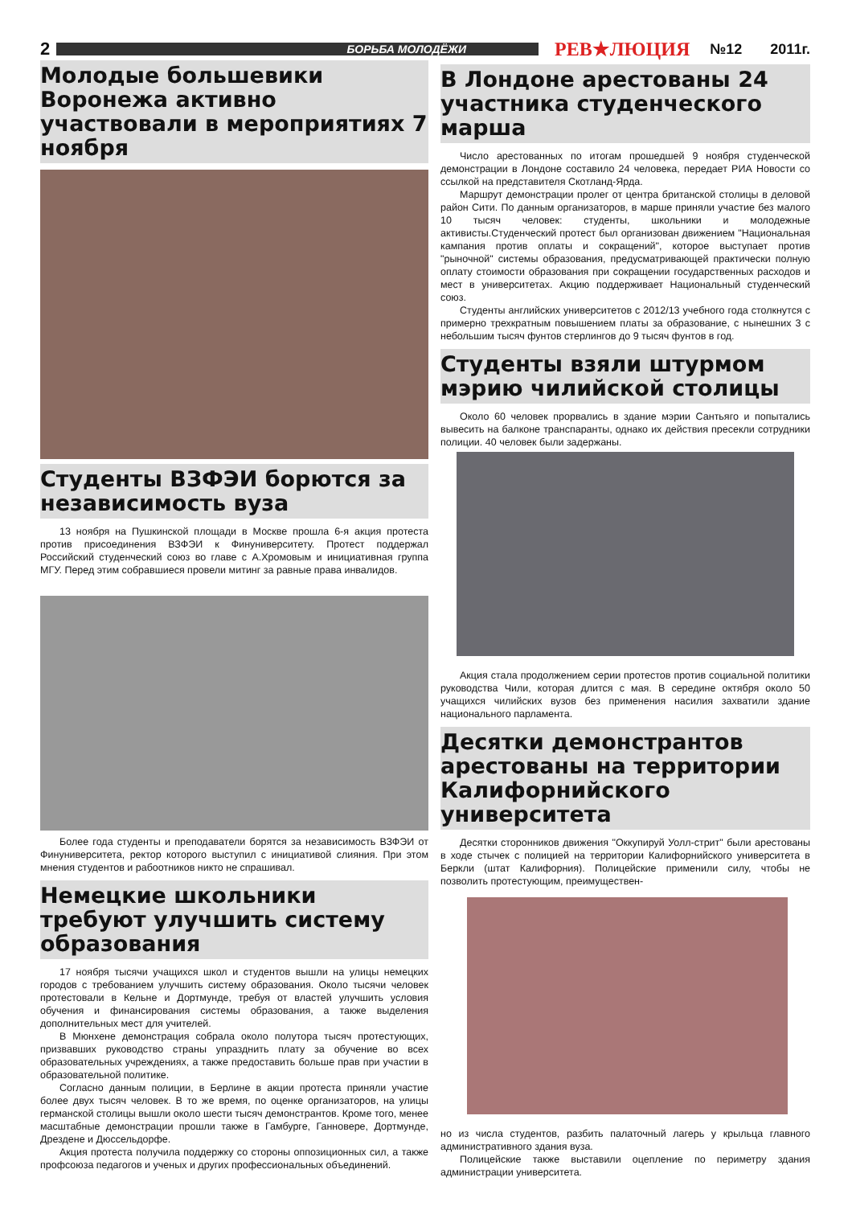2 БОРЬБА МОЛОДЁЖИ РЕВ★ЛЮЦИЯ №12 2011г.
Молодые большевики Воронежа активно участвовали в мероприятиях 7 ноября
Студенты ВЗФЭИ борются за независимость вуза
13 ноября на Пушкинской площади в Москве прошла 6-я акция протеста против присоединения ВЗФЭИ к Финуниверситету. Протест поддержал Российский студенческий союз во главе с А.Хромовым и инициативная группа МГУ. Перед этим собравшиеся провели митинг за равные права инвалидов.
Более года студенты и преподаватели борятся за независимость ВЗФЭИ от Финуниверситета, ректор которого выступил с инициативой слияния. При этом мнения студентов и рабоотников никто не спрашивал.
Немецкие школьники требуют улучшить систему образования
17 ноября тысячи учащихся школ и студентов вышли на улицы немецких городов с требованием улучшить систему образования. Около тысячи человек протестовали в Кельне и Дортмунде, требуя от властей улучшить условия обучения и финансирования системы образования, а также выделения дополнительных мест для учителей.
В Мюнхене демонстрация собрала около полутора тысяч протестующих, призвавших руководство страны упразднить плату за обучение во всех образовательных учреждениях, а также предоставить больше прав при участии в образовательной политике.
Согласно данным полиции, в Берлине в акции протеста приняли участие более двух тысяч человек. В то же время, по оценке организаторов, на улицы германской столицы вышли около шести тысяч демонстрантов. Кроме того, менее масштабные демонстрации прошли также в Гамбурге, Ганновере, Дортмунде, Дрездене и Дюссельдорфе.
Акция протеста получила поддержку со стороны оппозиционных сил, а также профсоюза педагогов и ученых и других профессиональных объединений.
В Лондоне арестованы 24 участника студенческого марша
Число арестованных по итогам прошедшей 9 ноября студенческой демонстрации в Лондоне составило 24 человека, передает РИА Новости со ссылкой на представителя Скотланд-Ярда.
Маршрут демонстрации пролег от центра британской столицы в деловой район Сити. По данным организаторов, в марше приняли участие без малого 10 тысяч человек: студенты, школьники и молодежные активисты.Студенческий протест был организован движением "Национальная кампания против оплаты и сокращений", которое выступает против "рыночной" системы образования, предусматривающей практически полную оплату стоимости образования при сокращении государственных расходов и мест в университетах. Акцию поддерживает Национальный студенческий союз.
Студенты английских университетов с 2012/13 учебного года столкнутся с примерно трехкратным повышением платы за образование, с нынешних 3 с небольшим тысяч фунтов стерлингов до 9 тысяч фунтов в год.
Студенты взяли штурмом мэрию чилийской столицы
Около 60 человек прорвались в здание мэрии Сантьяго и попытались вывесить на балконе транспаранты, однако их действия пресекли сотрудники полиции. 40 человек были задержаны.
Акция стала продолжением серии протестов против социальной политики руководства Чили, которая длится с мая. В середине октября около 50 учащихся чилийских вузов без применения насилия захватили здание национального парламента.
Десятки демонстрантов арестованы на территории Калифорнийского университета
Десятки сторонников движения "Оккупируй Уолл-стрит" были арестованы в ходе стычек с полицией на территории Калифорнийского университета в Беркли (штат Калифорния). Полицейские применили силу, чтобы не позволить протестующим, преимуществен-
но из числа студентов, разбить палаточный лагерь у крыльца главного административного здания вуза.
Полицейские также выставили оцепление по периметру здания администрации университета.